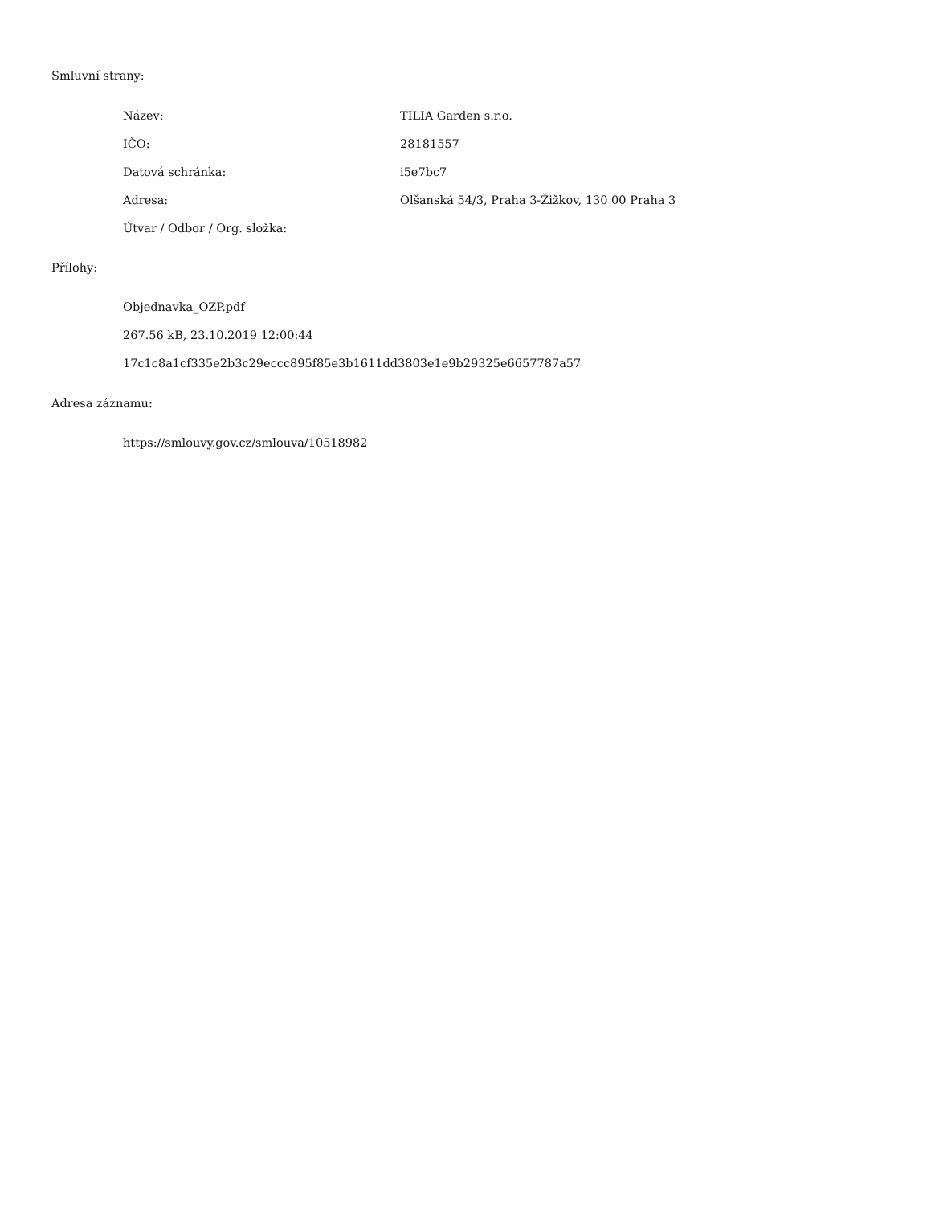Smluvní strany:
| Název: | TILIA Garden s.r.o. |
| IČO: | 28181557 |
| Datová schránka: | i5e7bc7 |
| Adresa: | Olšanská 54/3, Praha 3-Žižkov, 130 00 Praha 3 |
| Útvar / Odbor / Org. složka: | |
Přílohy:
Objednavka_OZP.pdf
267.56 kB, 23.10.2019 12:00:44
17c1c8a1cf335e2b3c29eccc895f85e3b1611dd3803e1e9b29325e6657787a57
Adresa záznamu:
https://smlouvy.gov.cz/smlouva/10518982